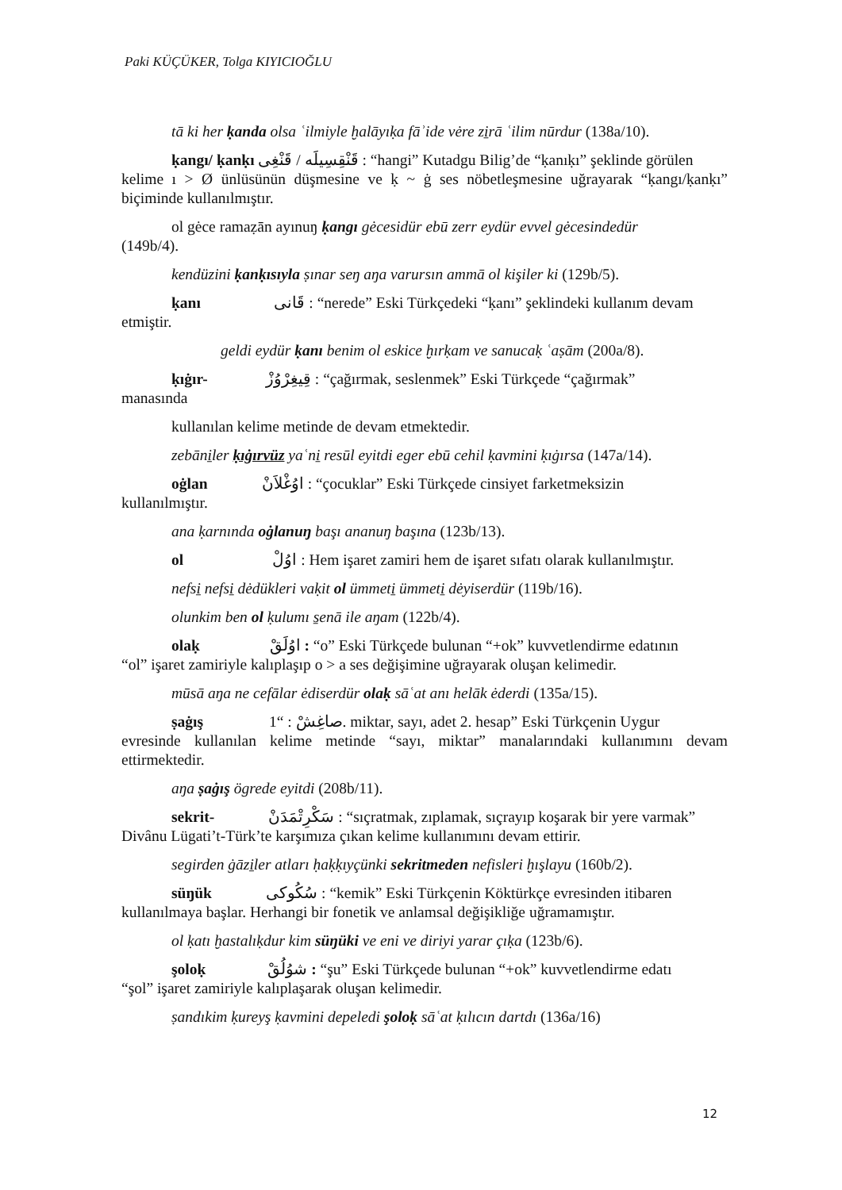Paki KÜÇÜKER, Tolga KIYICIOĞLU
tā ki her ḳanda olsa ʿilmiyle ḫalāyıḳa fāʾide vėre zi̱rā ʿilim nūrdur (138a/10).
ḳangı/ ḳanḳı قَنْقِسِيلَه / قَنْغِى : “hangi” Kutadgu Bilig’de “ḳanıḳı” şeklinde görülen
kelime ı > Ø ünlüsünün düşmesine ve ḳ ~ ġ ses nöbetleşmesine uğrayarak “ḳangı/ḳanḳı” biçiminde kullanılmıştır.
ol gėce ramaẓān ayınuŋ ḳangı gėcesidür ebū zerr eydür evvel gėcesindedür
(149b/4).
kendüzini ḳanḳısıyla ṣınar seŋ aŋa varursın ammā ol kişiler ki (129b/5).
ḳanı قَانى : “nerede” Eski Türkçedeki “ḳanı” şeklindeki kullanım devam
etmiştir.
geldi eydür ḳanı benim ol eskice ḫırḳam ve sanucaḳ ʿaṣām (200a/8).
ḳıġır- قِيغِرْوُزْ : “çağırmak, seslenmek” Eski Türkçede “çağırmak”
manasında
kullanılan kelime metinde de devam etmektedir.
zebāni̱ler ḳıġırvüz yaʿni̱ resūl eyitdi eger ebū cehil ḳavmini ḳıġırsa (147a/14).
oġlan اوُغْلاَنْ : “çocuklar” Eski Türkçede cinsiyet farketmeksizin
kullanılmıştır.
ana ḳarnında oġlanuŋ başı ananuŋ başına (123b/13).
ol اوُلْ : Hem işaret zamiri hem de işaret sıfatı olarak kullanılmıştır.
nefsi̱ nefsi̱ dėdükleri vaḳit ol ümmeti̱ ümmeti̱ dėyiserdür (119b/16).
olunkim ben ol ḳulumı s̱enā ile aŋam (122b/4).
olaḳ اوُلَقْ : “o” Eski Türkçede bulunan “+ok” kuvvetlendirme edatının
“ol” işaret zamiriyle kalıplaşıp o > a ses değişimine uğrayarak oluşan kelimedir.
mūsā aŋa ne cefālar ėdiserdür olaḳ sāʿat anı helāk ėderdi (135a/15).
ṣaġış صاغِشْ : “1. miktar, sayı, adet 2. hesap” Eski Türkçenin Uygur
evresinde kullanılan kelime metinde “sayı, miktar” manalarındaki kullanımını devam ettirmektedir.
aŋa ṣaġış ögrede eyitdi (208b/11).
sekrit- سَكْرِتْمَدَنْ : “sıçratmak, zıplamak, sıçrayıp koşarak bir yere varmak”
Divânu Lügati’t-Türk’te karşımıza çıkan kelime kullanımını devam ettirir.
segirden ġāzi̱ler atları ḥaḳḳıyçünki sekritmeden nefisleri ḫışlayu (160b/2).
süŋük سُكُوكى : “kemik” Eski Türkçenin Köktürkçe evresinden itibaren
kullanılmaya başlar. Herhangi bir fonetik ve anlamsal değişikliğe uğramamıştır.
ol ḳatı ḫastalıḳdur kim süŋüki ve eni ve diriyi yarar çıḳa (123b/6).
şoloḳ شوُلُقْ : “şu” Eski Türkçede bulunan “+ok” kuvvetlendirme edatı
“şol” işaret zamiriyle kalıplaşarak oluşan kelimedir.
ṣandıkim ḳureyş ḳavmini depeledi şoloḳ sāʿat ḳılıcın dartdı (136a/16)
12